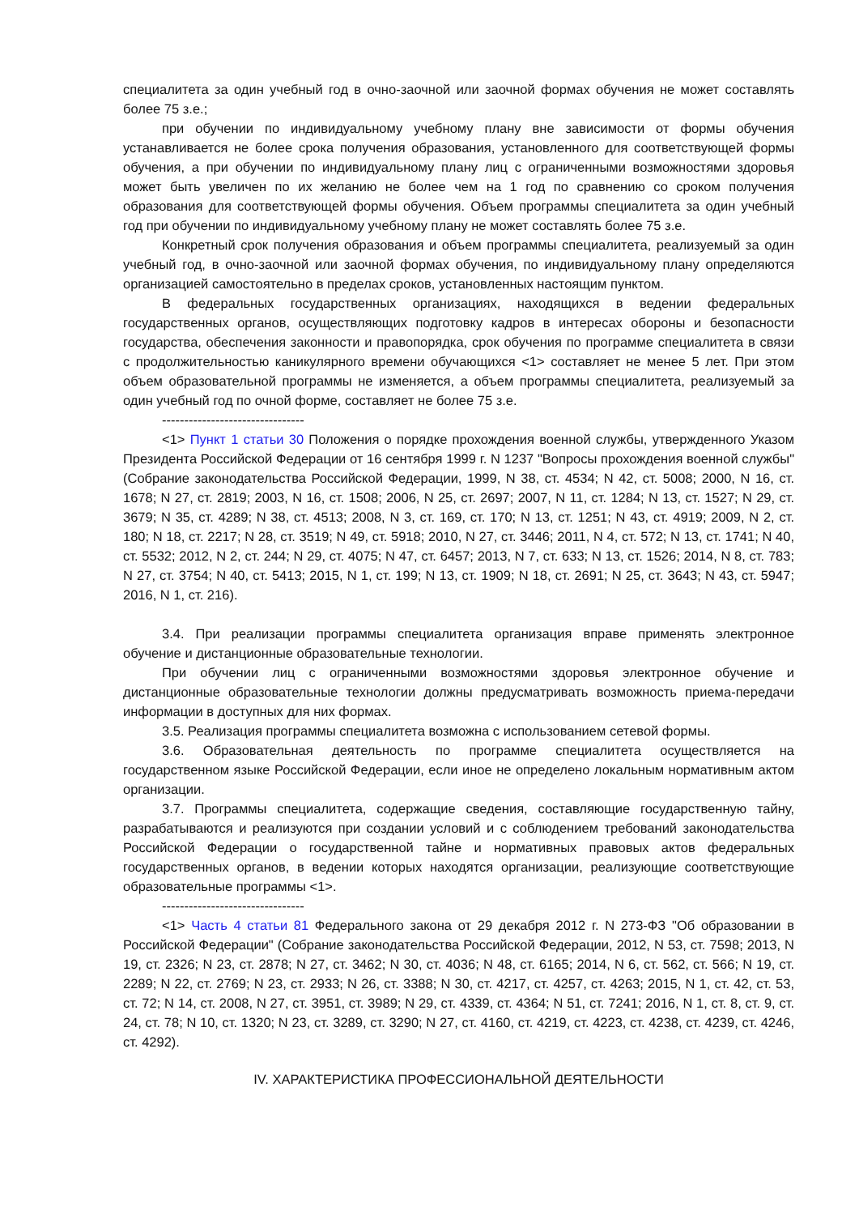специалитета за один учебный год в очно-заочной или заочной формах обучения не может составлять более 75 з.е.;
при обучении по индивидуальному учебному плану вне зависимости от формы обучения устанавливается не более срока получения образования, установленного для соответствующей формы обучения, а при обучении по индивидуальному плану лиц с ограниченными возможностями здоровья может быть увеличен по их желанию не более чем на 1 год по сравнению со сроком получения образования для соответствующей формы обучения. Объем программы специалитета за один учебный год при обучении по индивидуальному учебному плану не может составлять более 75 з.е.
Конкретный срок получения образования и объем программы специалитета, реализуемый за один учебный год, в очно-заочной или заочной формах обучения, по индивидуальному плану определяются организацией самостоятельно в пределах сроков, установленных настоящим пунктом.
В федеральных государственных организациях, находящихся в ведении федеральных государственных органов, осуществляющих подготовку кадров в интересах обороны и безопасности государства, обеспечения законности и правопорядка, срок обучения по программе специалитета в связи с продолжительностью каникулярного времени обучающихся <1> составляет не менее 5 лет. При этом объем образовательной программы не изменяется, а объем программы специалитета, реализуемый за один учебный год по очной форме, составляет не более 75 з.е.
--------------------------------
<1> Пункт 1 статьи 30 Положения о порядке прохождения военной службы, утвержденного Указом Президента Российской Федерации от 16 сентября 1999 г. N 1237 "Вопросы прохождения военной службы" (Собрание законодательства Российской Федерации, 1999, N 38, ст. 4534; N 42, ст. 5008; 2000, N 16, ст. 1678; N 27, ст. 2819; 2003, N 16, ст. 1508; 2006, N 25, ст. 2697; 2007, N 11, ст. 1284; N 13, ст. 1527; N 29, ст. 3679; N 35, ст. 4289; N 38, ст. 4513; 2008, N 3, ст. 169, ст. 170; N 13, ст. 1251; N 43, ст. 4919; 2009, N 2, ст. 180; N 18, ст. 2217; N 28, ст. 3519; N 49, ст. 5918; 2010, N 27, ст. 3446; 2011, N 4, ст. 572; N 13, ст. 1741; N 40, ст. 5532; 2012, N 2, ст. 244; N 29, ст. 4075; N 47, ст. 6457; 2013, N 7, ст. 633; N 13, ст. 1526; 2014, N 8, ст. 783; N 27, ст. 3754; N 40, ст. 5413; 2015, N 1, ст. 199; N 13, ст. 1909; N 18, ст. 2691; N 25, ст. 3643; N 43, ст. 5947; 2016, N 1, ст. 216).
3.4. При реализации программы специалитета организация вправе применять электронное обучение и дистанционные образовательные технологии.
При обучении лиц с ограниченными возможностями здоровья электронное обучение и дистанционные образовательные технологии должны предусматривать возможность приема-передачи информации в доступных для них формах.
3.5. Реализация программы специалитета возможна с использованием сетевой формы.
3.6. Образовательная деятельность по программе специалитета осуществляется на государственном языке Российской Федерации, если иное не определено локальным нормативным актом организации.
3.7. Программы специалитета, содержащие сведения, составляющие государственную тайну, разрабатываются и реализуются при создании условий и с соблюдением требований законодательства Российской Федерации о государственной тайне и нормативных правовых актов федеральных государственных органов, в ведении которых находятся организации, реализующие соответствующие образовательные программы <1>.
--------------------------------
<1> Часть 4 статьи 81 Федерального закона от 29 декабря 2012 г. N 273-ФЗ "Об образовании в Российской Федерации" (Собрание законодательства Российской Федерации, 2012, N 53, ст. 7598; 2013, N 19, ст. 2326; N 23, ст. 2878; N 27, ст. 3462; N 30, ст. 4036; N 48, ст. 6165; 2014, N 6, ст. 562, ст. 566; N 19, ст. 2289; N 22, ст. 2769; N 23, ст. 2933; N 26, ст. 3388; N 30, ст. 4217, ст. 4257, ст. 4263; 2015, N 1, ст. 42, ст. 53, ст. 72; N 14, ст. 2008, N 27, ст. 3951, ст. 3989; N 29, ст. 4339, ст. 4364; N 51, ст. 7241; 2016, N 1, ст. 8, ст. 9, ст. 24, ст. 78; N 10, ст. 1320; N 23, ст. 3289, ст. 3290; N 27, ст. 4160, ст. 4219, ст. 4223, ст. 4238, ст. 4239, ст. 4246, ст. 4292).
IV. ХАРАКТЕРИСТИКА ПРОФЕССИОНАЛЬНОЙ ДЕЯТЕЛЬНОСТИ